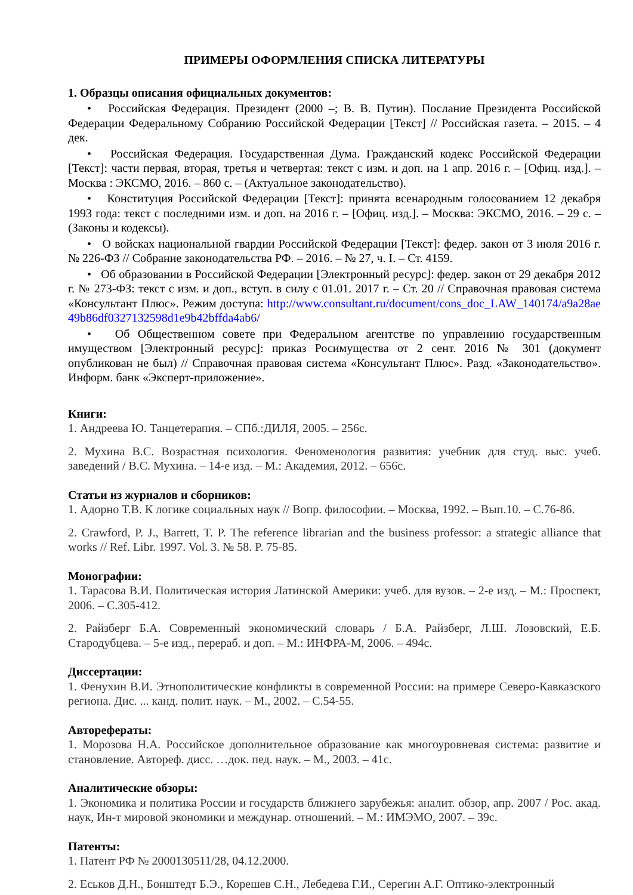ПРИМЕРЫ ОФОРМЛЕНИЯ СПИСКА ЛИТЕРАТУРЫ
1. Образцы описания официальных документов:
• Российская Федерация. Президент (2000 –; В. В. Путин). Послание Президента Российской Федерации Федеральному Собранию Российской Федерации [Текст] // Российская газета. – 2015. – 4 дек.
• Российская Федерация. Государственная Дума. Гражданский кодекс Российской Федерации [Текст]: части первая, вторая, третья и четвертая: текст с изм. и доп. на 1 апр. 2016 г. – [Офиц. изд.]. – Москва : ЭКСМО, 2016. – 860 с. – (Актуальное законодательство).
• Конституция Российской Федерации [Текст]: принята всенародным голосованием 12 декабря 1993 года: текст с последними изм. и доп. на 2016 г. – [Офиц. изд.]. – Москва: ЭКСМО, 2016. – 29 с. – (Законы и кодексы).
• О войсках национальной гвардии Российской Федерации [Текст]: федер. закон от 3 июля 2016 г. № 226-ФЗ // Собрание законодательства РФ. – 2016. – № 27, ч. I. – Ст. 4159.
• Об образовании в Российской Федерации [Электронный ресурс]: федер. закон от 29 декабря 2012 г. № 273-ФЗ: текст с изм. и доп., вступ. в силу с 01.01. 2017 г. – Ст. 20 // Справочная правовая система «Консультант Плюс». Режим доступа: http://www.consultant.ru/document/cons_doc_LAW_140174/a9a28ae49b86df0327132598d1e9b42bffda4ab6/
• Об Общественном совете при Федеральном агентстве по управлению государственным имуществом [Электронный ресурс]: приказ Росимущества от 2 сент. 2016 № 301 (документ опубликован не был) // Справочная правовая система «Консультант Плюс». Разд. «Законодательство». Информ. банк «Эксперт-приложение».
Книги:
1. Андреева Ю. Танцетерапия. – СПб.:ДИЛЯ, 2005. – 256с.
2. Мухина В.С. Возрастная психология. Феноменология развития: учебник для студ. выс. учеб. заведений / В.С. Мухина. – 14-е изд. – М.: Академия, 2012. – 656с.
Статьи из журналов и сборников:
1. Адорно Т.В. К логике социальных наук // Вопр. философии. – Москва, 1992. – Вып.10. – С.76-86.
2. Crawford, P. J., Barrett, T. P. The reference librarian and the business professor: a strategic alliance that works // Ref. Libr. 1997. Vol. 3. № 58. P. 75-85.
Монографии:
1. Тарасова В.И. Политическая история Латинской Америки: учеб. для вузов. – 2-е изд. – М.: Проспект, 2006. – С.305-412.
2. Райзберг Б.А. Современный экономический словарь / Б.А. Райзберг, Л.Ш. Лозовский, Е.Б. Стародубцева. – 5-е изд., перераб. и доп. – М.: ИНФРА-М, 2006. – 494с.
Диссертации:
1. Фенухин В.И. Этнополитические конфликты в современной России: на примере Северо-Кавказского региона. Дис. ... канд. полит. наук. – М., 2002. – С.54-55.
Автореферaты:
1. Морозова Н.А. Российское дополнительное образование как многоуровневая система: развитие и становление. Автореф. дисс. …док. пед. наук. – М., 2003. – 41с.
Аналитические обзоры:
1. Экономика и политика России и государств ближнего зарубежья: аналит. обзор, апр. 2007 / Рос. акад. наук, Ин-т мировой экономики и междунар. отношений. – М.: ИМЭМО, 2007. – 39с.
Патенты:
1. Патент РФ № 2000130511/28, 04.12.2000.
2. Еськов Д.Н., Бонштедт Б.Э., Корешев С.Н., Лебедева Г.И., Серегин А.Г. Оптико-электронный